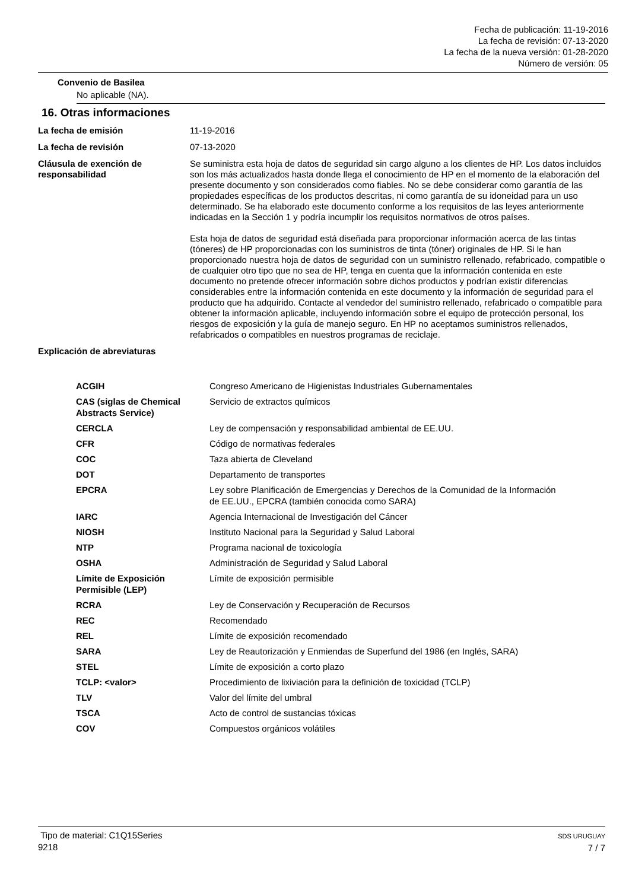Fecha de publicación: 11-19-2016
La fecha de revisión: 07-13-2020
La fecha de la nueva versión: 01-28-2020
Número de versión: 05
Convenio de Basilea
No aplicable (NA).
16. Otras informaciones
| La fecha de emisión | 11-19-2016 |
| La fecha de revisión | 07-13-2020 |
| Cláusula de exención de responsabilidad | Se suministra esta hoja de datos de seguridad sin cargo alguno a los clientes de HP. Los datos incluidos son los más actualizados hasta donde llega el conocimiento de HP en el momento de la elaboración del presente documento y son considerados como fiables. No se debe considerar como garantía de las propiedades específicas de los productos descritas, ni como garantía de su idoneidad para un uso determinado. Se ha elaborado este documento conforme a los requisitos de las leyes anteriormente indicadas en la Sección 1 y podría incumplir los requisitos normativos de otros países. Esta hoja de datos de seguridad está diseñada para proporcionar información acerca de las tintas (tóneres) de HP proporcionadas con los suministros de tinta (tóner) originales de HP. Si le han proporcionado nuestra hoja de datos de seguridad con un suministro rellenado, refabricado, compatible o de cualquier otro tipo que no sea de HP, tenga en cuenta que la información contenida en este documento no pretende ofrecer información sobre dichos productos y podrían existir diferencias considerables entre la información contenida en este documento y la información de seguridad para el producto que ha adquirido. Contacte al vendedor del suministro rellenado, refabricado o compatible para obtener la información aplicable, incluyendo información sobre el equipo de protección personal, los riesgos de exposición y la guía de manejo seguro. En HP no aceptamos suministros rellenados, refabricados o compatibles en nuestros programas de reciclaje. |
| Explicación de abreviaturas | |
| ACGIH | Congreso Americano de Higienistas Industriales Gubernamentales |
| CAS (siglas de Chemical Abstracts Service) | Servicio de extractos químicos |
| CERCLA | Ley de compensación y responsabilidad ambiental de EE.UU. |
| CFR | Código de normativas federales |
| COC | Taza abierta de Cleveland |
| DOT | Departamento de transportes |
| EPCRA | Ley sobre Planificación de Emergencias y Derechos de la Comunidad de la Información de EE.UU., EPCRA (también conocida como SARA) |
| IARC | Agencia Internacional de Investigación del Cáncer |
| NIOSH | Instituto Nacional para la Seguridad y Salud Laboral |
| NTP | Programa nacional de toxicología |
| OSHA | Administración de Seguridad y Salud Laboral |
| Límite de Exposición Permisible (LEP) | Límite de exposición permisible |
| RCRA | Ley de Conservación y Recuperación de Recursos |
| REC | Recomendado |
| REL | Límite de exposición recomendado |
| SARA | Ley de Reautorización y Enmiendas de Superfund del 1986 (en Inglés, SARA) |
| STEL | Límite de exposición a corto plazo |
| TCLP: <valor> | Procedimiento de lixiviación para la definición de toxicidad (TCLP) |
| TLV | Valor del límite del umbral |
| TSCA | Acto de control de sustancias tóxicas |
| COV | Compuestos orgánicos volátiles |
Tipo de material: C1Q15Series
9218
SDS URUGUAY
7 / 7